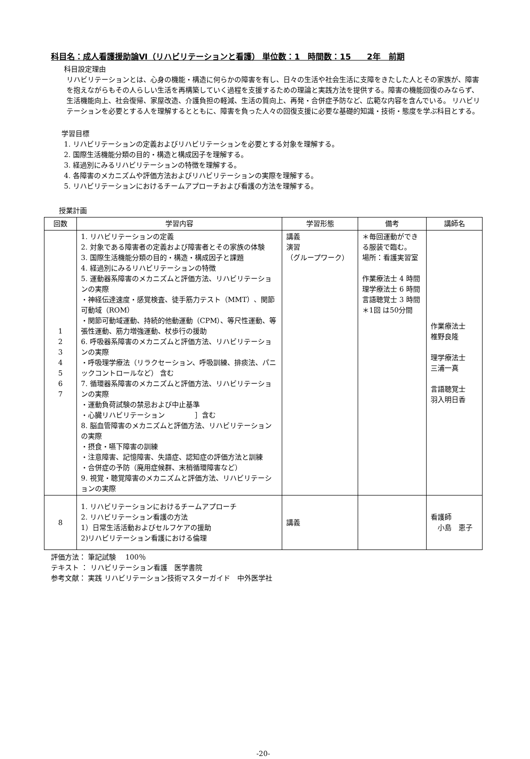科目名：成人看護援助論Ⅵ（リハビリテーションと看護） 単位数：1　時間数：15　　2年　前期
科目設定理由
リハビリテーションとは、心身の機能・構造に何らかの障害を有し、日々の生活や社会生活に支障をきたした人とその家族が、障害を抱えながらもその人らしい生活を再構築していく過程を支援するための理論と実践方法を提供する。障害の機能回復のみならず、生活機能向上、社会復帰、家屋改造、介護負担の軽減、生活の質向上、再発・合併症予防など、広範な内容を含んでいる。 リハビリテーションを必要とする人を理解するとともに、障害を負った人々の回復支援に必要な基礎的知識・技術・態度を学ぶ科目とする。
学習目標
1. リハビリテーションの定義およびリハビリテーションを必要とする対象を理解する。
2. 国際生活機能分類の目的・構造と構成因子を理解する。
3. 経過別にみるリハビリテーションの特徴を理解する。
4. 各障害のメカニズムや評価方法およびリハビリテーションの実際を理解する。
5. リハビリテーションにおけるチームアプローチおよび看護の方法を理解する。
授業計画
| 回数 | 学習内容 | 学習形態 | 備考 | 講師名 |
| --- | --- | --- | --- | --- |
| 1 2 3 4 5 6 7 | 1. リハビリテーションの定義 2. 対象である障害者の定義および障害者とその家族の体験 3. 国際生活機能分類の目的・構造・構成因子と課題 4. 経過別にみるリハビリテーションの特徴 5. 運動器系障害のメカニズムと評価方法、リハビリテーションの実際 ・神経伝達速度・感覚検査、徒手筋力テスト（MMT）、関節可動域（ROM） ・関節可動域運動、持続的他動運動（CPM）、等尺性運動、等張性運動、筋力増強運動、杖歩行の援助 6. 呼吸器系障害のメカニズムと評価方法、リハビリテーションの実際 ・呼吸理学療法（リラクセーション、呼吸訓練、排痰法、パニックコントロールなど） 含む 7. 循環器系障害のメカニズムと評価方法、リハビリテーションの実際 ・運動負荷試験の禁忌および中止基準 ・心臓リハビリテーション ］含む 8. 脳血管障害のメカニズムと評価方法、リハビリテーションの実際 ・摂食・嚥下障害の訓練 ・注意障害、記憶障害、失語症、認知症の評価方法と訓練 ・合併症の予防（廃用症候群、末梢循環障害など） 9. 視覚・聴覚障害のメカニズムと評価方法、リハビリテーションの実際 | 講義 演習 （グループワーク） | ＊毎回運動ができる服装で臨む。 場所：看護実習室 作業療法士 4 時間 理学療法士 6 時間 言語聴覚士 3 時間 ＊1回 は50分間 | 作業療法士 椎野良隆 理学療法士 三浦一真 言語聴覚士 羽入明日香 |
| 8 | 1. リハビリテーションにおけるチームアプローチ 2. リハビリテーション看護の方法 1）日常生活活動およびセルフケアの援助 2)リハビリテーション看護における倫理 | 講義 | | 看護師 小島 恵子 |
評価方法： 筆記試験　 100％
テキスト ： リハビリテーション看護　医学書院
参考文献： 実践 リハビリテーション技術マスターガイド　中外医学社
-20-